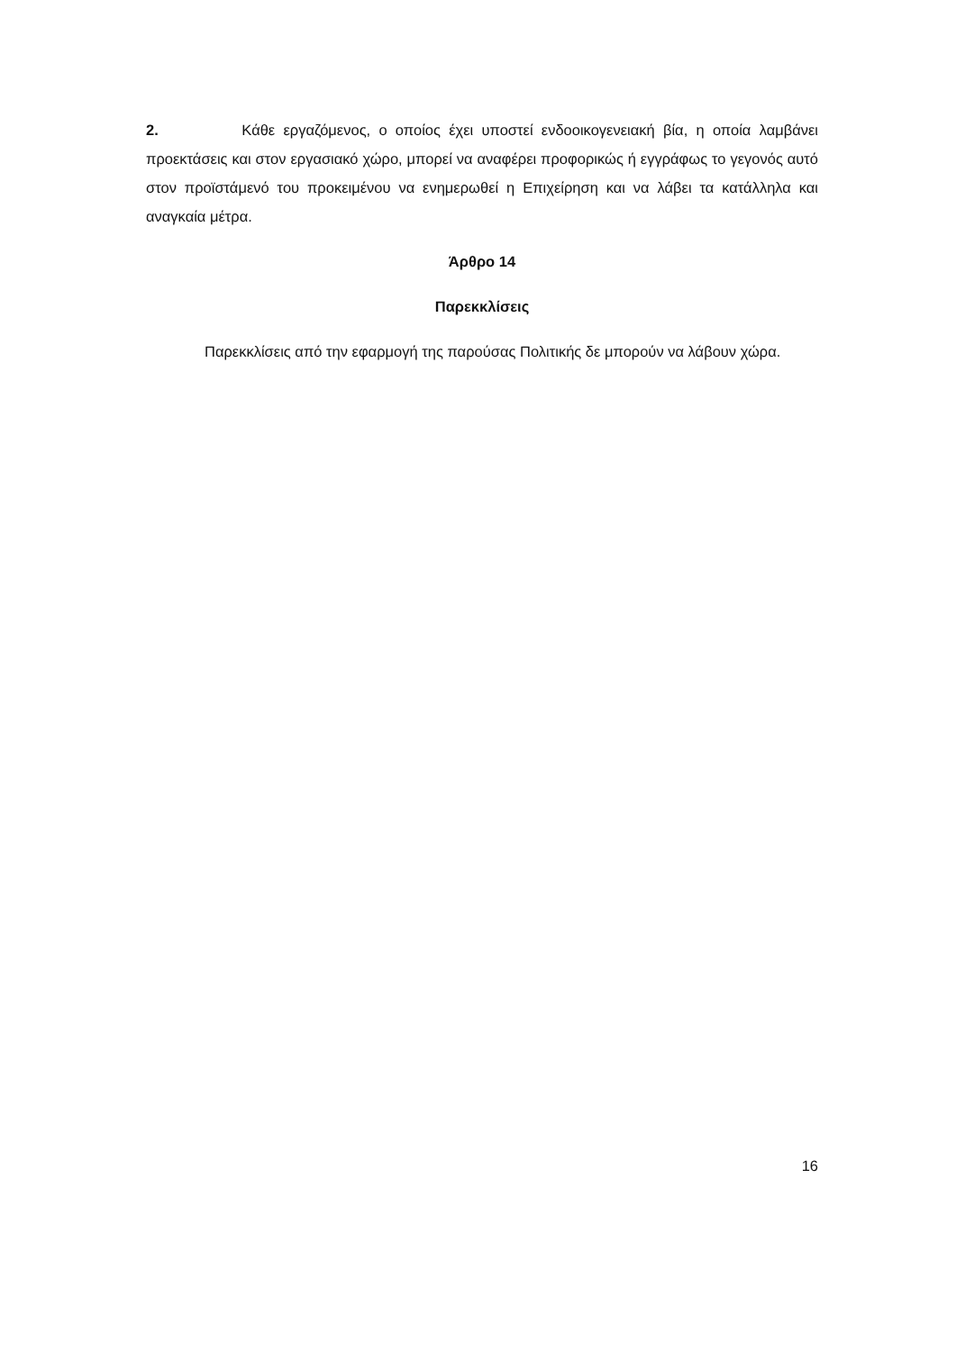2. Κάθε εργαζόμενος, ο οποίος έχει υποστεί ενδοοικογενειακή βία, η οποία λαμβάνει προεκτάσεις και στον εργασιακό χώρο, μπορεί να αναφέρει προφορικώς ή εγγράφως το γεγονός αυτό στον προϊστάμενό του προκειμένου να ενημερωθεί η Επιχείρηση και να λάβει τα κατάλληλα και αναγκαία μέτρα.
Άρθρο 14
Παρεκκλίσεις
Παρεκκλίσεις από την εφαρμογή της παρούσας Πολιτικής δε μπορούν να λάβουν χώρα.
16